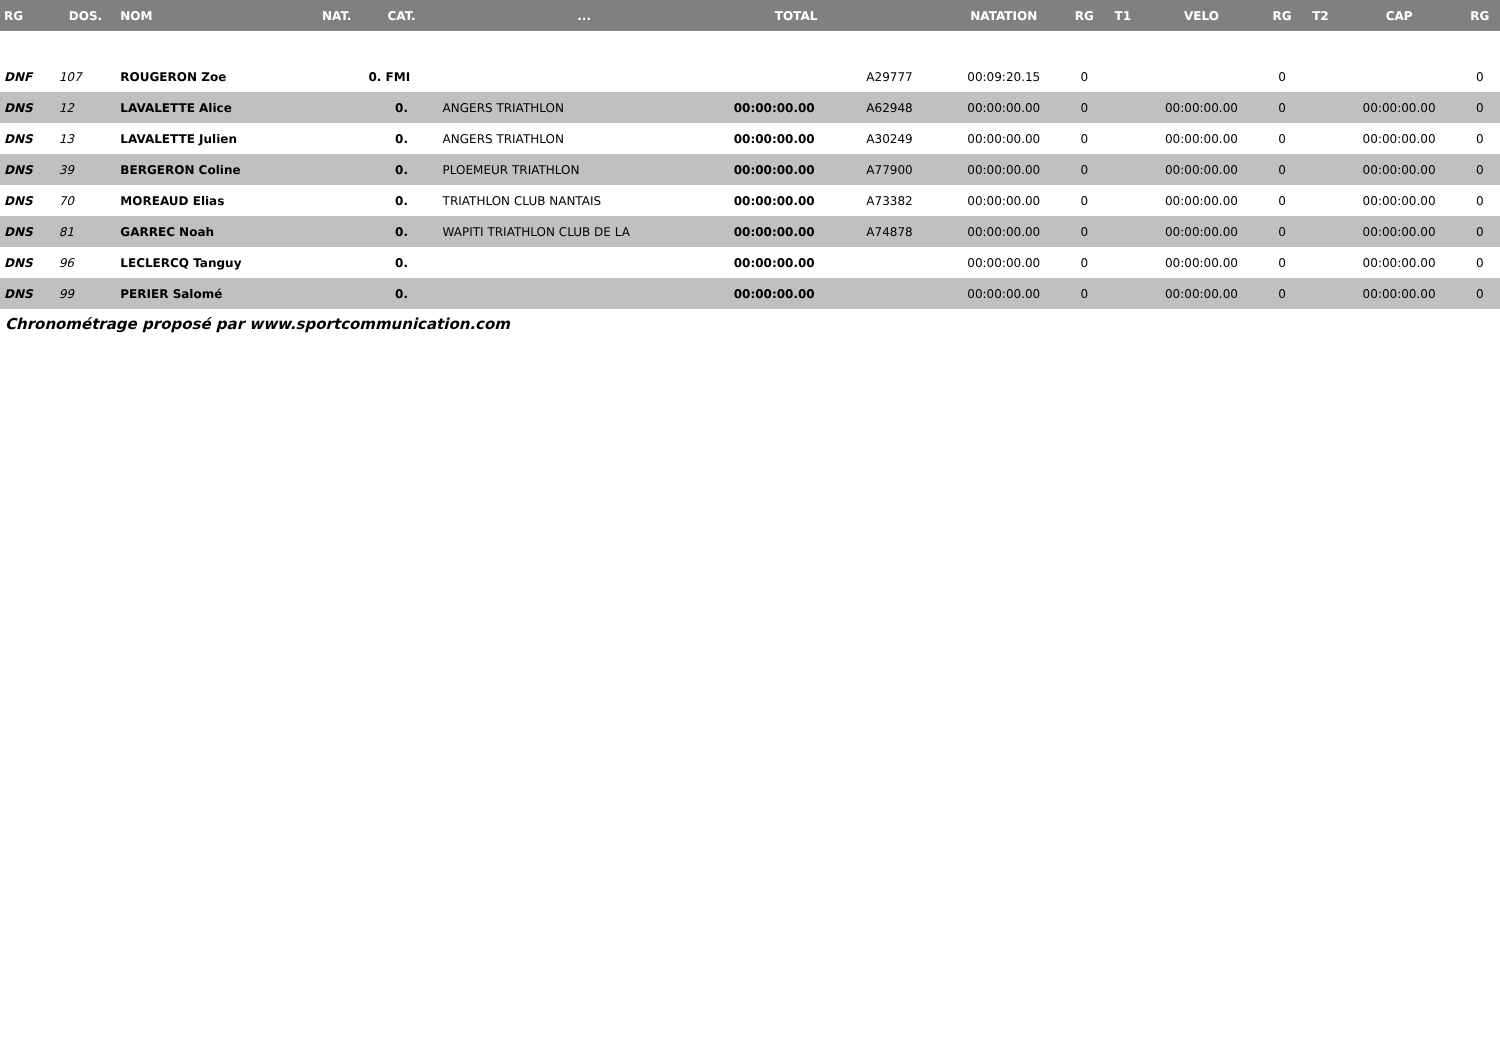| RG | DOS. | NOM | NAT. | CAT. | ... | TOTAL | | NATATION | RG | T1 | VELO | RG | T2 | CAP | RG |
| --- | --- | --- | --- | --- | --- | --- | --- | --- | --- | --- | --- | --- | --- | --- | --- |
| DNF | 107 | ROUGERON Zoe | | 0. FMI | | | A29777 | 00:09:20.15 | 0 | | | 0 | | | 0 |
| DNS | 12 | LAVALETTE Alice | | 0. | ANGERS TRIATHLON | 00:00:00.00 | A62948 | 00:00:00.00 | 0 | | 00:00:00.00 | 0 | | 00:00:00.00 | 0 |
| DNS | 13 | LAVALETTE Julien | | 0. | ANGERS TRIATHLON | 00:00:00.00 | A30249 | 00:00:00.00 | 0 | | 00:00:00.00 | 0 | | 00:00:00.00 | 0 |
| DNS | 39 | BERGERON Coline | | 0. | PLOEMEUR TRIATHLON | 00:00:00.00 | A77900 | 00:00:00.00 | 0 | | 00:00:00.00 | 0 | | 00:00:00.00 | 0 |
| DNS | 70 | MOREAUD Elias | | 0. | TRIATHLON CLUB NANTAIS | 00:00:00.00 | A73382 | 00:00:00.00 | 0 | | 00:00:00.00 | 0 | | 00:00:00.00 | 0 |
| DNS | 81 | GARREC Noah | | 0. | WAPITI TRIATHLON CLUB DE LA | 00:00:00.00 | A74878 | 00:00:00.00 | 0 | | 00:00:00.00 | 0 | | 00:00:00.00 | 0 |
| DNS | 96 | LECLERCQ Tanguy | | 0. | | 00:00:00.00 | | 00:00:00.00 | 0 | | 00:00:00.00 | 0 | | 00:00:00.00 | 0 |
| DNS | 99 | PERIER Salomé | | 0. | | 00:00:00.00 | | 00:00:00.00 | 0 | | 00:00:00.00 | 0 | | 00:00:00.00 | 0 |
Chronométrage proposé par www.sportcommunication.com